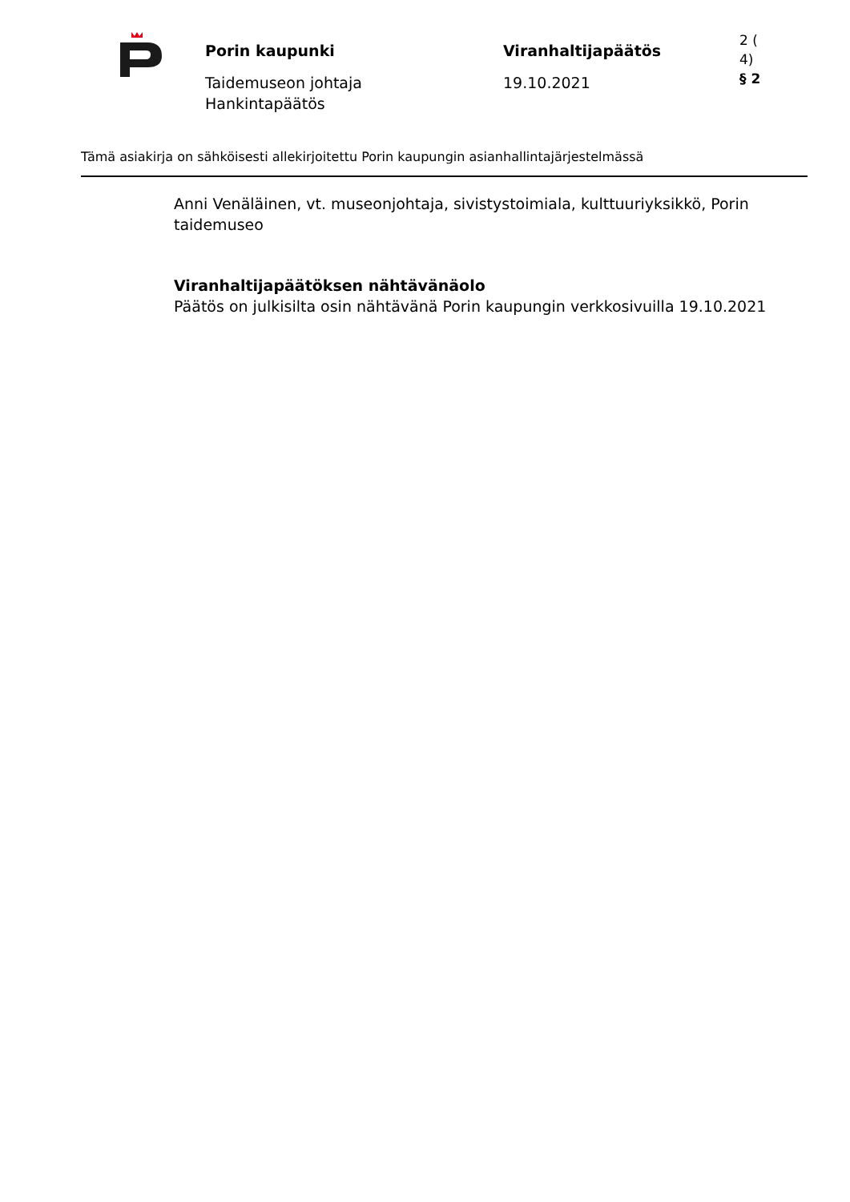Porin kaupunki
Taidemuseon johtaja
Hankintapäätös
Viranhaltijapäätös
19.10.2021
2 (
4)
§ 2
Tämä asiakirja on sähköisesti allekirjoitettu Porin kaupungin asianhallintajärjestelmässä
Anni Venäläinen, vt. museonjohtaja, sivistystoimiala, kulttuuriyksikkö, Porin taidemuseo
Viranhaltijapäätöksen nähtävänäolo
Päätös on julkisilta osin nähtävänä Porin kaupungin verkkosivuilla 19.10.2021